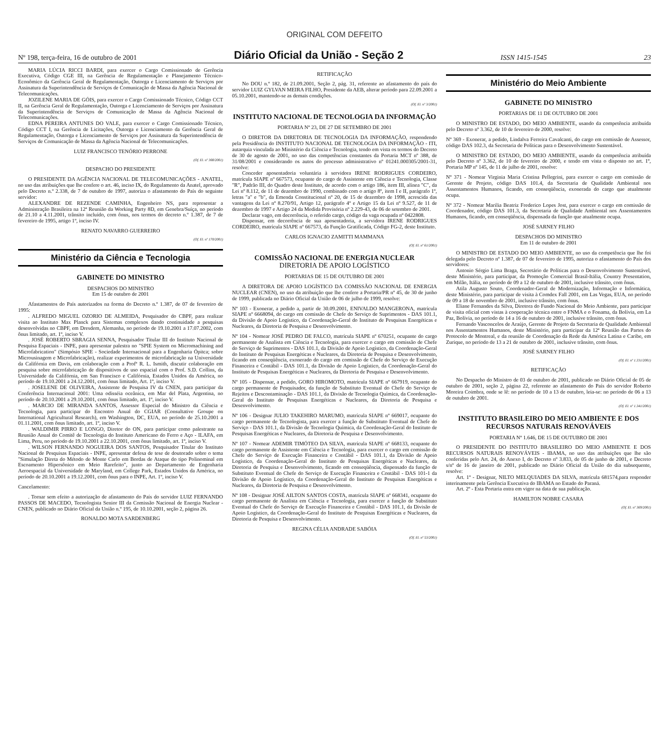ORIGINAL COM DEFEITO
Nº 198, terça-feira, 16 de outubro de 2001 Diário Oficial da União - Seção 2 ISSN 1415-1545 23
MARIA LÚCIA RICCI BARDI, para exercer o Cargo Comissionado de Gerência Executiva, Código CGE III, na Gerência de Regulamentação e Planejamento Técnico-Econômico da Gerência Geral de Regulamentação, Outorga e Licenciamento de Serviços por Assinatura da Superintendência de Serviços de Comunicação de Massa da Agência Nacional de Telecomunicações.
JOZILENE MARIA DE GÓIS, para exercer o Cargo Comissionado Técnico, Código CCT II, na Gerência Geral de Regulamentação, Outorga e Licenciamento de Serviços por Assinatura da Superintendência de Serviços de Comunicação de Massa da Agência Nacional de Telecomunicações.
EDNA PEREIRA ANTUNES DO VALE, para exercer o Cargo Comissionado Técnico, Código CCT I, na Gerência de Licitações, Outorga e Licenciamento da Gerência Geral de Regulamentação, Outorga e Licenciamento de Serviços por Assinatura da Superintendência de Serviços de Comunicação de Massa da Agência Nacional de Telecomunicações.
LUIZ FRANCISCO TENÓRIO PERRONE
(Of. El. nº 308/2001)
DESPACHO DO PRESIDENTE
O PRESIDENTE DA AGÊNCIA NACIONAL DE TELECOMUNICAÇÕES - ANATEL, no uso das atribuições que lhe confere o art. 46, inciso IX, do Regulamento da Anatel, aprovado pelo Decreto n.º 2.338, de 7 de outubro de 1997, autoriza o afastamento do País do seguinte servidor:
ALEXANDRE DE REZENDE CAMINHA, Engenheiro NS, para representar a Administração Brasileira na 12ª Reunião da Working Party 8D, em Genebra/Suíça, no período de 21.10 a 4.11.2001, trânsito incluído, com ônus, nos termos do decreto n.º 1.387, de 7 de fevereiro de 1995, artigo 1º, inciso IV.
RENATO NAVARRO GUERREIRO
(Of. El. nº 170/2001)
Ministério da Ciência e Tecnologia
GABINETE DO MINISTRO
DESPACHOS DO MINISTRO
Em 15 de outubro de 2001
Afastamentos do País autorizados na forma do Decreto n.º 1.387, de 07 de fevereiro de 1995:
. ALFREDO MIGUEL OZORIO DE ALMEIDA, Pesquisador do CBPF, para realizar visita ao Instituto Max Planck para Sistemas complexos dando continuidade a pesquisas desenvolvidas no CBPF, em Dresdem, Alemanha, no período de 19.10.2001 a 17.07.2002, com ônus limitado, art. 1º, inciso V.
. JOSÉ ROBERTO SBRAGIA SENNA, Pesquisador Titular III do Instituto Nacional de Pesquisa Espaciais - INPE, para apresentar palestra no "SPIE System on Micromachining and Microfabrication" (Simpósio SPIE - Sociedade Internacional para a Engenharia Ópitca; sobre Microusinagem e Microfabricação), realizar experimentos de microfabricação na Universidade da Califórnia em Davis, em colaboração com a Profª R. L. Ismith, discutir colaboração em pesquisa sobre microfabricação de dispositivos de uso espacial com o Prof. S.D. Collins, da Universidade da Califórnia, em San Francisco e Califórnia, Estados Unidos da América, no período de 19.10.2001 a 24.12.2001, com ônus limitado, Art. 1º, inciso V.
. JOSELENE DE OLIVEIRA, Assistente de Pesquisa IV da CNEN, para participar da Conferência Internacional 2001: Uma odisséia oceânica, em Mar del Plata, Argentina, no período de 20.10.2001 a 29.10.2001, com ônus limitado, art. 1º, inciso V.
. MARCIO DE MIRANDA SANTOS, Assessor Especial do Ministro da Ciência e Tecnologia, para participar do Encontro Anual do CGIAR (Consultative Groupe on International Agricultural Research), em Washington, DC, EUA, no período de 25.10.2001 a 01.11.2001, com ônus limitado, art. 1º, inciso V.
. WALDIMIR PIRRO E LONGO, Diretor do ON, para participar como palestrante na Reunião Anual do Comitê de Tecnologia do Instituto Americano do Ferro e Aço - ILAFA, em Lima, Peru, no período de 19.10.2001 a 22.10.2001, com ônus limitado, art. 1º, inciso V.
. WILSON FERNANDO NOGUEIRA DOS SANTOS, Pesquisador Titular do Instituto Nacional de Pesquisas Espaciais - INPE, apresentar defesa de tese de doutorado sobre o tema "Simulação Direta do Método de Monte Carlo em Bordas de Ataque do tipo Polinominal em Escoamento Hipersônico em Meio Rarefeito", junto ao Departamento de Engenharia Aeroespacial da Universidade de Maryland, em College Park, Estados Unidos da América, no período de 20.10.2001 a 19.12.2001, com ônus para o INPE, Art. 1º, inciso V.
Cancelamento:
. Tornar sem efeito a autorização de afastamento do País do servidor LUIZ FERNANDO PASSOS DE MACEDO, Tecnologista Senior III da Comissão Nacional de Energia Nuclear - CNEN, publicado no Diário Oficial da União n.º 195, de 10.10.2001, seção 2, página 26.
RONALDO MOTA SARDENBERG
RETIFICAÇÃO
No DOU n.º 182, de 21.09.2001, Seção 2, pág. 31, referente ao afastamento do país do servidor LUIZ GYLVAN MEIRA FILHO, Presidente da AEB, alterar período para 22.09.2001 a 05.10.2001, mantendo-se as demais condições.
(Of. El. nº 3/2001)
INSTITUTO NACIONAL DE TECNOLOGIA DA INFORMAÇÃO
PORTARIA Nº 23, DE 27 DE SETEMBRO DE 2001
O DIRETOR DA DIRETORIA DE TECNOLOGIA DA INFORMAÇÃO, respondendo pela Presidência do INSTITUTO NACIONAL DE TECNOLOGIA DA INFORMAÇÃO - ITI, autarquia vinculada ao Ministério da Ciência e Tecnologia, tendo em vista os termos do Decreto de 30 de agosto de 2001, no uso das competências constantes da Portaria MCT nº 388, de 31/08/2001 e considerando os autos do processo administrativo nº 01241.000305/2001-31, resolve:
Conceder aposentadoria voluntária à servidora IRENE RODRIGUES CORDEIRO, matrícula SIAPE nº 667573, ocupante do cargo de Assistente em Ciência e Tecnologia, Classe "R", Padrão III, do Quadro deste Instituto, de acordo com o artigo 186, item III, alínea "C", da Lei nº 8.112, de 11 de dezembro de 1990, combinado com o artigo 8º, item I e II, parágrafo 1º, letras "a" e "b", da Emenda Constitucional nº 20, de 15 de dezembro de 1998, acrescida das vantagens da Lei nº 8.270/91, Artigo 12, parágrafo 4º e Artigo 15 da Lei nº 9.527, de 11 de dezembro de 1997 e Artigo 24 da Medida Provisória nº 2.229-43, de 06 de setembro de 2001.
Declarar vago, em decorrência, o referido cargo, código da vaga ocupada nº 0422808.
Dispensar, em decorrência de sua aposentadoria, a servidora IRENE RODRIGUES CORDEIRO, matrícula SIAPE nº 667573, da Função Gratificada, Código FG-2, deste Instituto.
CARLOS IGNACIO ZAMITTI MAMMANA
(Of. El. nº 61/2001)
COMISSÃO NACIONAL DE ENERGIA NUCLEAR
DIRETORIA DE APOIO LOGÍSTICO
PORTARIAS DE 15 DE OUTUBRO DE 2001
A DIRETORA DE APOIO LOGÍSTICO DA COMISSÃO NACIONAL DE ENERGIA NUCLEAR (CNEN), no uso da atribuição que lhe confere a Portaria/PR nº 45, de 30 de junho de 1999, publicada no Diário Oficial da União de 06 de julho de 1999, resolve:
Nº 103 - Exonerar, a pedido a, partir de 30.09.2001, ENIVALDO MANGERONA, matrícula SIAPE nº 6668094, do cargo em comissão de Chefe do Serviço de Suprimentos - DAS 101.1, da Divisão de Apoio Logístico, da Coordenação-Geral do Instituto de Pesquisas Energéticas e Nucleares, da Diretoria de Pesquisa e Desenvolvimento.
Nº 104 - Nomear JOSÉ PEDRO DE FALCO, matrícula SIAPE nº 670251, ocupante do cargo permanente de Analista em Ciência e Tecnologia, para exercer o cargo em comissão de Chefe do Serviço de Suprimentos - DAS 101.1, da Divisão de Apoio Logístico, da Coordenação-Geral do Instituto de Pesquisas Energéticas e Nucleares, da Diretoria de Pesquisa e Desenvolvimento, ficando em conseqüência, exonerado do cargo em comissão de Chefe do Serviço de Execução Financeira e Contábil - DAS 101.1, da Divisão de Apoio Logístico, da Coordenação-Geral do Instituto de Pesquisas Energéticas e Nucleares, da Diretoria de Pesquisa e Desenvolvimento.
Nº 105 - Dispensar, a pedido, GORO HIROMOTO, matrícula SIAPE nº 667919, ocupante do cargo permanente de Pesquisador, da função de Substituto Eventual do Chefe do Serviço de Rejeitos e Descontaminação - DAS 101.1, da Divisão de Tecnologia Química, da Coordenação-Geral do Instituto de Pesquisas Energéticas e Nucleares, da Diretoria de Pesquisa e Desenvolvimento.
Nº 106 - Designar JULIO TAKEHIRO MARUMO, matrícula SIAPE nº 669017, ocupante do cargo permanente de Tecnologista, para exercer a função de Substituto Eventual de Chefe do Serviço - DAS 101.1, da Divisão de Tecnologia Química, da Coordenação-Geral do Instituto de Pesquisas Energéticas e Nucleares, da Diretoria de Pesquisa e Desenvolvimento.
Nº 107 - Nomear ADEMIR TIMÓTEO DA SILVA, matrícula SIAPE nº 668133, ocupante do cargo permanente de Assistente em Ciência e Tecnologia, para exercer o cargo em comissão de Chefe do Serviço de Execução Financeira e Contábil - DAS 101.1, da Divisão de Apoio Logístico, da Coordenação-Geral do Instituto de Pesquisas Energéticas e Nucleares, da Diretoria de Pesquisa e Desenvolvimento, ficando em conseqüência, dispensado da função de Substituto Eventual do Chefe do Serviço de Execução Financeira e Contábil - DAS 101-1 da Divisão de Apoio Logístico, da Coordenação-Geral do Instituto de Pesquisas Energéticas e Nucleares, da Diretoria de Pesquisa e Desenvolvimento.
Nº 108 - Designar JOSÉ AILTON SANTOS COSTA, matrícula SIAPE nº 668341, ocupante do cargo permanente de Analista em Ciência e Tecnologia, para exercer a função de Substituto Eventual do Chefe do Serviço de Execução Financeira e Contábil - DAS 101.1, da Divisão de Apoio Logístico, da Coordenação-Geral do Instituto de Pesquisas Energéticas e Nucleares, da Diretoria de Pesquisa e Desenvolvimento.
REGINA CÉLIA ANDRADE SABÓIA
(Of. El. nº 53/2001)
Ministério do Meio Ambiente
GABINETE DO MINISTRO
PORTARIAS DE 11 DE OUTUBRO DE 2001
O MINISTRO DE ESTADO, DO MEIO AMBIENTE, usando da competência atribuída pelo Decreto nº 3.362, de 10 de fevereiro de 2000, resolve:
Nº 369 - Exonerar, a pedido, Lindalva Ferreira Cavalcanti, do cargo em comissão de Assessor, código DAS 102.3, da Secretaria de Políticas para o Desenvolvimento Sustentável.
O MINISTRO DE ESTADO, DO MEIO AMBIENTE, usando da competência atribuída pelo Decreto nº 3.362, de 10 de fevereiro de 2000, e tendo em vista o disposto no art. 1º, Portaria MP nº 145, de 11 de julho de 2001, resolve:
Nº 371 - Nomear Virginia Maria Cristina Pellegrini, para exercer o cargo em comissão de Gerente de Projeto, código DAS 101.4, da Secretaria de Qualidade Ambiental nos Assentamentos Humanos, ficando, em conseqüência, exonerada do cargo que atualmente ocupa.
Nº 372 - Nomear Marilia Beatriz Frederico Lopes Jost, para exercer o cargo em comissão de Coordenador, código DAS 101.3, da Secretaria de Qualidade Ambiental nos Assentamentos Humanos, ficando, em conseqüência, dispensada da função que atualmente ocupa.
JOSÉ SARNEY FILHO
DESPACHOS DO MINISTRO
Em 11 de outubro de 2001
O MINISTRO DE ESTADO DO MEIO AMBIENTE, no uso da competência que lhe foi delegada pelo Decreto nº 1.387, de 07 de fevereiro de 1995, autoriza o afastamento do País dos servidores:
Antonio Sérgio Lima Braga, Secretário de Políticas para o Desenvolvimento Sustentável, deste Ministério, para participar, da Promoção Comercial Brasil-Itália, Country Presentation, em Milão, Itália, no período de 09 a 12 de outubro de 2001, inclusive trânsito, com ônus.
Atila Augusto Souto, Coordenador-Geral de Modernização, Informação e Informática, deste Ministério, para participar de visita à Comdex Fall 2001, em Las Vegas, EUA, no período de 09 a 18 de novembro de 2001, inclusive trânsito, com ônus.
Eliane Fernandes da Silva, Diretora do Fundo Nacional do Meio Ambiente, para participar de visita oficial com vistas à cooperação técnica entre o FNMA e o Fonama, da Bolívia, em La Paz, Bolívia, no período de 14 a 16 de outubro de 2001, inclusive trânsito, com ônus.
Fernando Vasconcelos de Araújo, Gerente de Projeto da Secretaria de Qualidade Ambiental nos Assentamentos Humanos, deste Ministério, para participar da 12ª Reunião das Partes do Protocolo de Montreal, e da reunião de Coordenação da Rede da América Latina e Caribe, em Zurique, no período de 13 a 21 de outubro de 2001, inclusive trânsito, com ônus.
JOSÉ SARNEY FILHO
(Of. El. nº 1.331/2001)
RETIFICAÇÃO
No Despacho do Ministro de 03 de outubro de 2001, publicado no Diário Oficial de 05 de outubro de 2001, seção 2, página 22, referente ao afastamento do País do servidor Roberto Moreira Coimbra, onde se lê: no período de 10 a 13 de outubro, leia-se: no período de 06 a 13 de outubro de 2001.
(Of. El. nº 1.341/2001)
INSTITUTO BRASILEIRO DO MEIO AMBIENTE E DOS RECURSOS NATURAIS RENOVÁVEIS
PORTARIA Nº 1.646, DE 15 DE OUTUBRO DE 2001
O PRESIDENTE DO INSTITUTO BRASILEIRO DO MEIO AMBIENTE E DOS RECURSOS NATURAIS RENOVÁVEIS - IBAMA, no uso das atribuições que lhe são conferidas pelo Art. 24, do Anexo I, do Decreto nº 3.833, de 05 de junho de 2001, e Decreto s/nº de 16 de janeiro de 2001, publicado no Diário Oficial da União do dia subsequente, resolve:
Art. 1º - Designar, NILTO MELQUIADES DA SILVA, matrícula 681574,para responder interinamente pela Gerência Executiva do IBAMA no Estado do Paraná.
Art. 2º - Esta Portaria entra em vigor na data de sua publicação.
HAMILTON NOBRE CASARA
(Of. El. nº 369/2001)